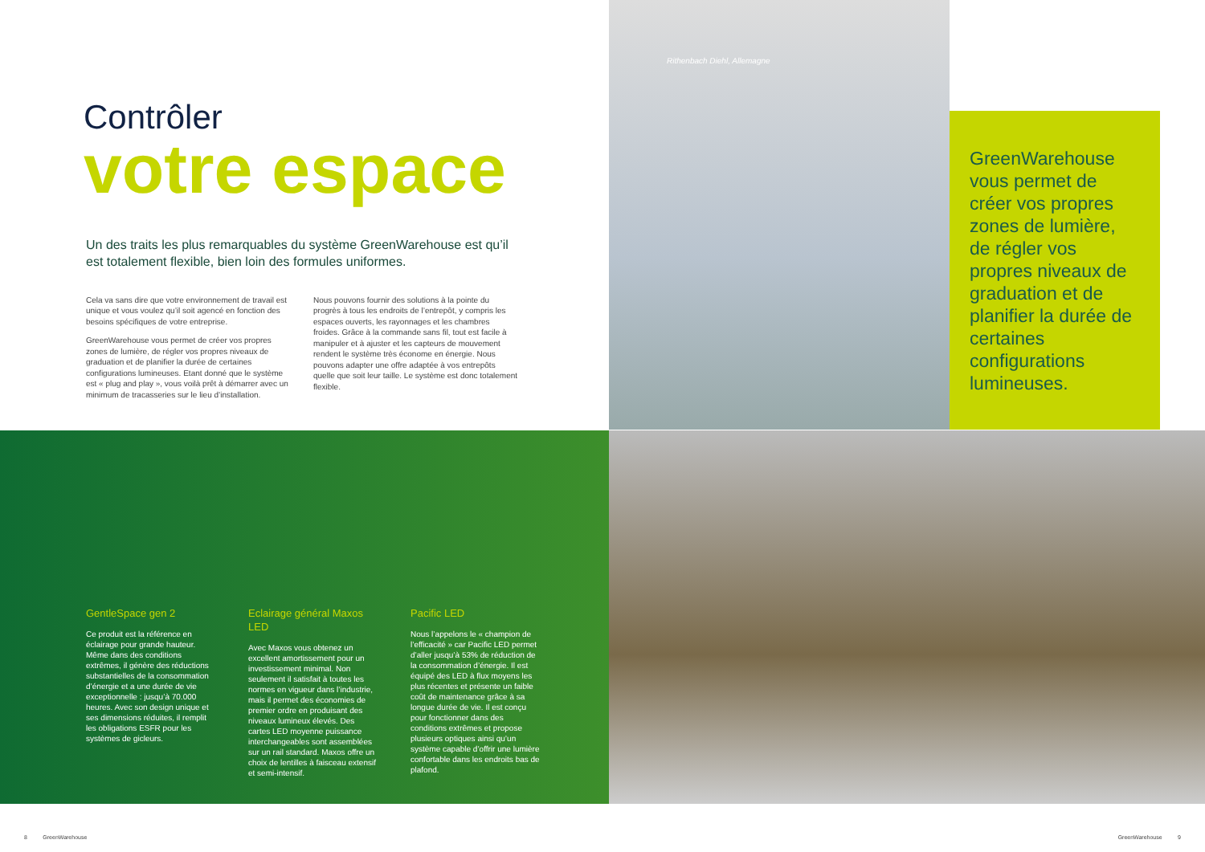Contrôler
votre espace
Un des traits les plus remarquables du système GreenWarehouse est qu’il est totalement flexible, bien loin des formules uniformes.
Cela va sans dire que votre environnement de travail est unique et vous voulez qu’il soit agencé en fonction des besoins spécifiques de votre entreprise.
GreenWarehouse vous permet de créer vos propres zones de lumière, de régler vos propres niveaux de graduation et de planifier la durée de certaines configurations lumineuses. Etant donné que le système est « plug and play », vous voilà prêt à démarrer avec un minimum de tracasseries sur le lieu d’installation.
Nous pouvons fournir des solutions à la pointe du progrès à tous les endroits de l’entrepôt, y compris les espaces ouverts, les rayonnages et les chambres froides. Grâce à la commande sans fil, tout est facile à manipuler et à ajuster et les capteurs de mouvement rendent le système très économe en énergie. Nous pouvons adapter une offre adaptée à vos entrepôts quelle que soit leur taille. Le système est donc totalement flexible.
Rithenbach Diehl, Allemagne
GreenWarehouse vous permet de créer vos propres zones de lumière, de régler vos propres niveaux de graduation et de planifier la durée de certaines configurations lumineuses.
GentleSpace gen 2
Ce produit est la référence en éclairage pour grande hauteur. Même dans des conditions extrêmes, il génère des réductions substantielles de la consommation d’énergie et a une durée de vie exceptionnelle : jusqu’à 70.000 heures. Avec son design unique et ses dimensions réduites, il remplit les obligations ESFR pour les systèmes de gicleurs.
Eclairage général Maxos LED
Avec Maxos vous obtenez un excellent amortissement pour un investissement minimal. Non seulement il satisfait à toutes les normes en vigueur dans l’industrie, mais il permet des économies de premier ordre en produisant des niveaux lumineux élevés. Des cartes LED moyenne puissance interchangeables sont assemblées sur un rail standard. Maxos offre un choix de lentilles à faisceau extensif et semi-intensif.
Pacific LED
Nous l’appelons le « champion de l’efficacité » car Pacific LED permet d’aller jusqu’à 53% de réduction de la consommation d’énergie. Il est équipé des LED à flux moyens les plus récentes et présente un faible coût de maintenance grâce à sa longue durée de vie. Il est conçu pour fonctionner dans des conditions extrêmes et propose plusieurs optiques ainsi qu’un système capable d’offrir une lumière confortable dans les endroits bas de plafond.
8 GreenWarehouse GreenWarehouse 9